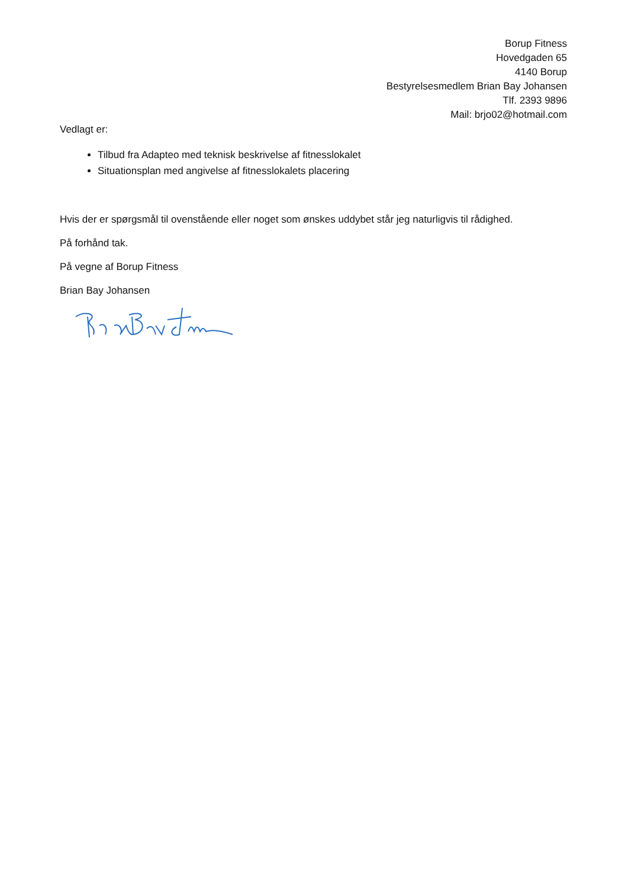Borup Fitness
Hovedgaden 65
4140 Borup
Bestyrelsesmedlem Brian Bay Johansen
Tlf. 2393 9896
Mail: brjo02@hotmail.com
Vedlagt er:
Tilbud fra Adapteo med teknisk beskrivelse af fitnesslokalet
Situationsplan med angivelse af fitnesslokalets placering
Hvis der er spørgsmål til ovenstående eller noget som ønskes uddybet står jeg naturligvis til rådighed.
På forhånd tak.
På vegne af Borup Fitness
Brian Bay Johansen